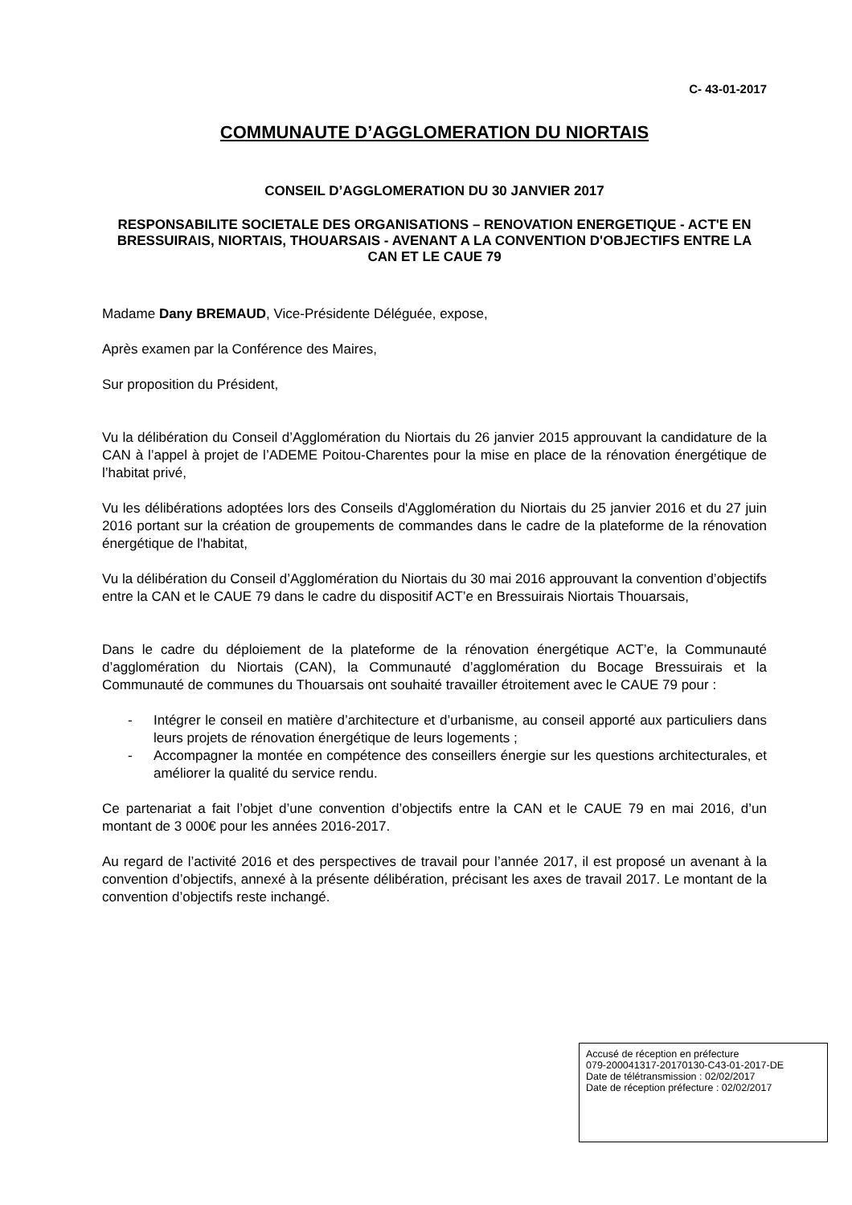C- 43-01-2017
COMMUNAUTE D’AGGLOMERATION DU NIORTAIS
CONSEIL D’AGGLOMERATION DU 30 JANVIER 2017
RESPONSABILITE SOCIETALE DES ORGANISATIONS – RENOVATION ENERGETIQUE - ACT'E EN BRESSUIRAIS, NIORTAIS, THOUARSAIS - AVENANT A LA CONVENTION D'OBJECTIFS ENTRE LA CAN ET LE CAUE 79
Madame Dany BREMAUD, Vice-Présidente Déléguée, expose,
Après examen par la Conférence des Maires,
Sur proposition du Président,
Vu la délibération du Conseil d’Agglomération du Niortais du 26 janvier 2015 approuvant la candidature de la CAN à l’appel à projet de l’ADEME Poitou-Charentes pour la mise en place de la rénovation énergétique de l’habitat privé,
Vu les délibérations adoptées lors des Conseils d'Agglomération du Niortais du 25 janvier 2016 et du 27 juin 2016 portant sur la création de groupements de commandes dans le cadre de la plateforme de la rénovation énergétique de l'habitat,
Vu la délibération du Conseil d’Agglomération du Niortais du 30 mai 2016 approuvant la convention d’objectifs entre la CAN et le CAUE 79 dans le cadre du dispositif ACT’e en Bressuirais Niortais Thouarsais,
Dans le cadre du déploiement de la plateforme de la rénovation énergétique ACT’e, la Communauté d’agglomération du Niortais (CAN), la Communauté d’agglomération du Bocage Bressuirais et la Communauté de communes du Thouarsais ont souhaité travailler étroitement avec le CAUE 79 pour :
- Intégrer le conseil en matière d’architecture et d’urbanisme, au conseil apporté aux particuliers dans leurs projets de rénovation énergétique de leurs logements ;
- Accompagner la montée en compétence des conseillers énergie sur les questions architecturales, et améliorer la qualité du service rendu.
Ce partenariat a fait l’objet d’une convention d’objectifs entre la CAN et le CAUE 79 en mai 2016, d’un montant de 3 000€ pour les années 2016-2017.
Au regard de l’activité 2016 et des perspectives de travail pour l’année 2017, il est proposé un avenant à la convention d’objectifs, annexé à la présente délibération, précisant les axes de travail 2017. Le montant de la convention d’objectifs reste inchangé.
Accusé de réception en préfecture
079-200041317-20170130-C43-01-2017-DE
Date de télétransmission : 02/02/2017
Date de réception préfecture : 02/02/2017